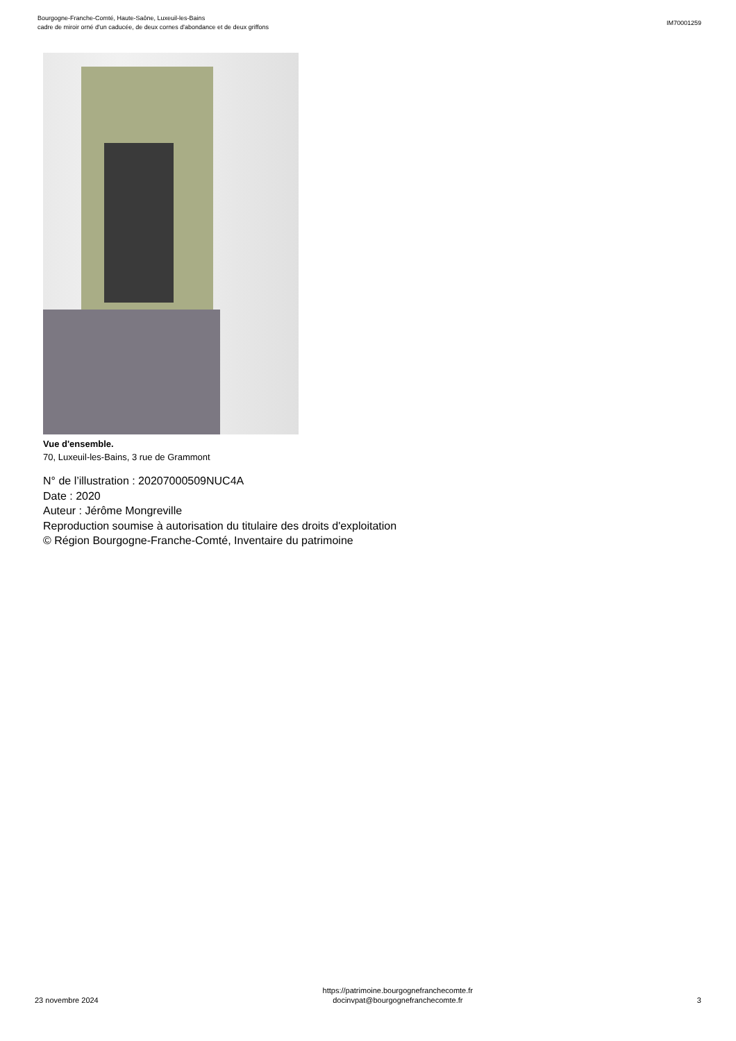Bourgogne-Franche-Comté, Haute-Saône, Luxeuil-les-Bains
cadre de miroir orné d'un caducée, de deux cornes d'abondance et de deux griffons
IM70001259
Vue d'ensemble.
70, Luxeuil-les-Bains, 3 rue de Grammont
N° de l’illustration : 20207000509NUC4A
Date : 2020
Auteur : Jérôme Mongreville
Reproduction soumise à autorisation du titulaire des droits d'exploitation
© Région Bourgogne-Franche-Comté, Inventaire du patrimoine
23 novembre 2024
https://patrimoine.bourgognefranchecomte.fr
docinvpat@bourgognefranchecomte.fr
3